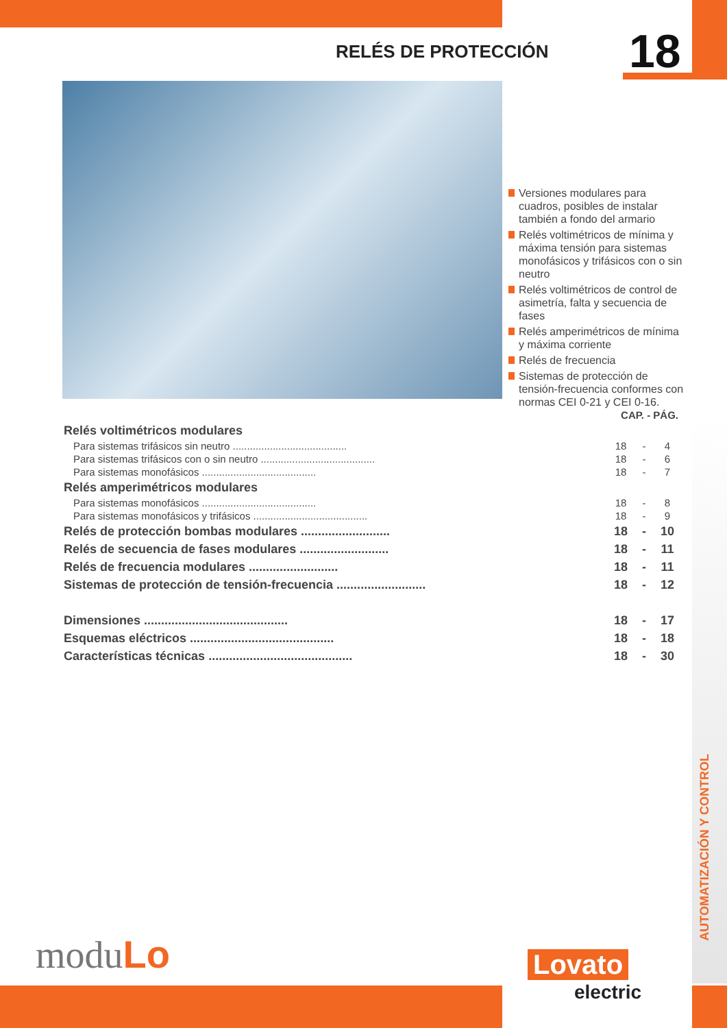RELÉS DE PROTECCIÓN 18
Versiones modulares para cuadros, posibles de instalar también a fondo del armario
Relés voltimétricos de mínima y máxima tensión para sistemas monofásicos y trifásicos con o sin neutro
Relés voltimétricos de control de asimetría, falta y secuencia de fases
Relés amperimétricos de mínima y máxima corriente
Relés de frecuencia
Sistemas de protección de tensión-frecuencia conformes con normas CEI 0-21 y CEI 0-16.
| | CAP. - PÁG. | | |
| Relés voltimétricos modulares | | | |
| Para sistemas trifásicos sin neutro ........................................ | 18 | - | 4 |
| Para sistemas trifásicos con o sin neutro ........................................ | 18 | - | 6 |
| Para sistemas monofásicos ........................................ | 18 | - | 7 |
| Relés amperimétricos modulares | | | |
| Para sistemas monofásicos ........................................ | 18 | - | 8 |
| Para sistemas monofásicos y trifásicos ........................................ | 18 | - | 9 |
| Relés de protección bombas modulares .......................... | 18 | - | 10 |
| Relés de secuencia de fases modulares .......................... | 18 | - | 11 |
| Relés de frecuencia modulares .......................... | 18 | - | 11 |
| Sistemas de protección de tensión-frecuencia .......................... | 18 | - | 12 |
| Dimensiones .......................................... | 18 | - | 17 |
| Esquemas eléctricos .......................................... | 18 | - | 18 |
| Características técnicas .......................................... | 18 | - | 30 |
AUTOMATIZACIÓN Y CONTROL
moduLo Lovato
electric